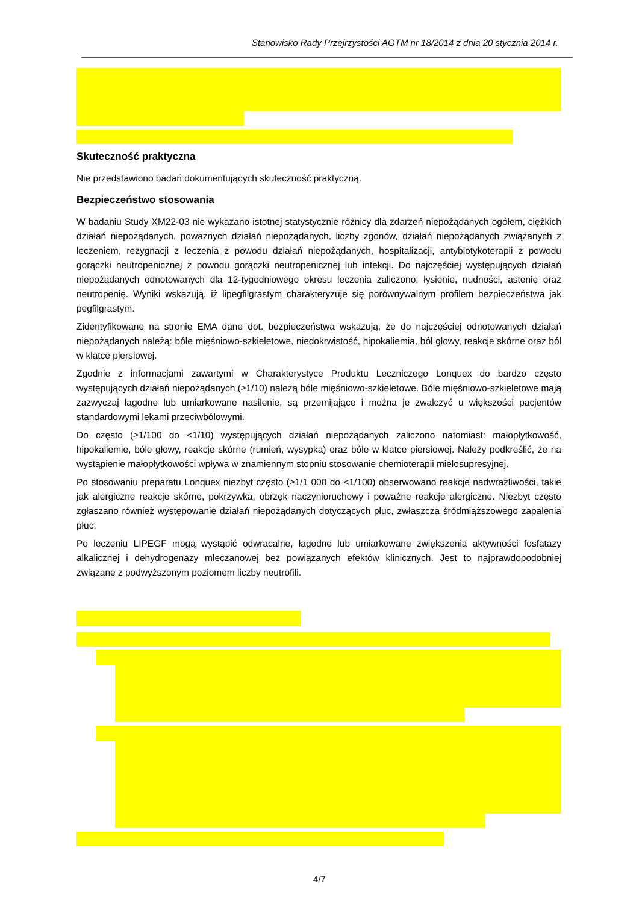Stanowisko Rady Przejrzystości AOTM nr 18/2014 z dnia 20 stycznia 2014 r.
Skuteczność praktyczna
Nie przedstawiono badań dokumentujących skuteczność praktyczną.
Bezpieczeństwo stosowania
W badaniu Study XM22-03 nie wykazano istotnej statystycznie różnicy dla zdarzeń niepożądanych ogółem, ciężkich działań niepożądanych, poważnych działań niepożądanych, liczby zgonów, działań niepożądanych związanych z leczeniem, rezygnacji z leczenia z powodu działań niepożądanych, hospitalizacji, antybiotykoterapii z powodu gorączki neutropenicznej z powodu gorączki neutropenicznej lub infekcji. Do najczęściej występujących działań niepożądanych odnotowanych dla 12-tygodniowego okresu leczenia zaliczono: łysienie, nudności, astenię oraz neutropenię. Wyniki wskazują, iż lipegfilgrastym charakteryzuje się porównywalnym profilem bezpieczeństwa jak pegfilgrastym.
Zidentyfikowane na stronie EMA dane dot. bezpieczeństwa wskazują, że do najczęściej odnotowanych działań niepożądanych należą: bóle mięśniowo-szkieletowe, niedokrwistość, hipokaliemia, ból głowy, reakcje skórne oraz ból w klatce piersiowej.
Zgodnie z informacjami zawartymi w Charakterystyce Produktu Leczniczego Lonquex do bardzo często występujących działań niepożądanych (≥1/10) należą bóle mięśniowo-szkieletowe. Bóle mięśniowo-szkieletowe mają zazwyczaj łagodne lub umiarkowane nasilenie, są przemijające i można je zwalczyć u większości pacjentów standardowymi lekami przeciwbólowymi.
Do często (≥1/100 do <1/10) występujących działań niepożądanych zaliczono natomiast: małopłytkowość, hipokaliemie, bóle głowy, reakcje skórne (rumień, wysypka) oraz bóle w klatce piersiowej. Należy podkreślić, że na wystąpienie małopłytkowości wpływa w znamiennym stopniu stosowanie chemioterapii mielosupresyjnej.
Po stosowaniu preparatu Lonquex niezbyt często (≥1/1 000 do <1/100) obserwowano reakcje nadwrażliwości, takie jak alergiczne reakcje skórne, pokrzywka, obrzęk naczynioruchowy i poważne reakcje alergiczne. Niezbyt często zgłaszano również występowanie działań niepożądanych dotyczących płuc, zwłaszcza śródmiąższowego zapalenia płuc.
Po leczeniu LIPEGF mogą wystąpić odwracalne, łagodne lub umiarkowane zwiększenia aktywności fosfatazy alkalicznej i dehydrogenazy mleczanowej bez powiązanych efektów klinicznych. Jest to najprawdopodobniej związane z podwyższonym poziomem liczby neutrofili.
4/7